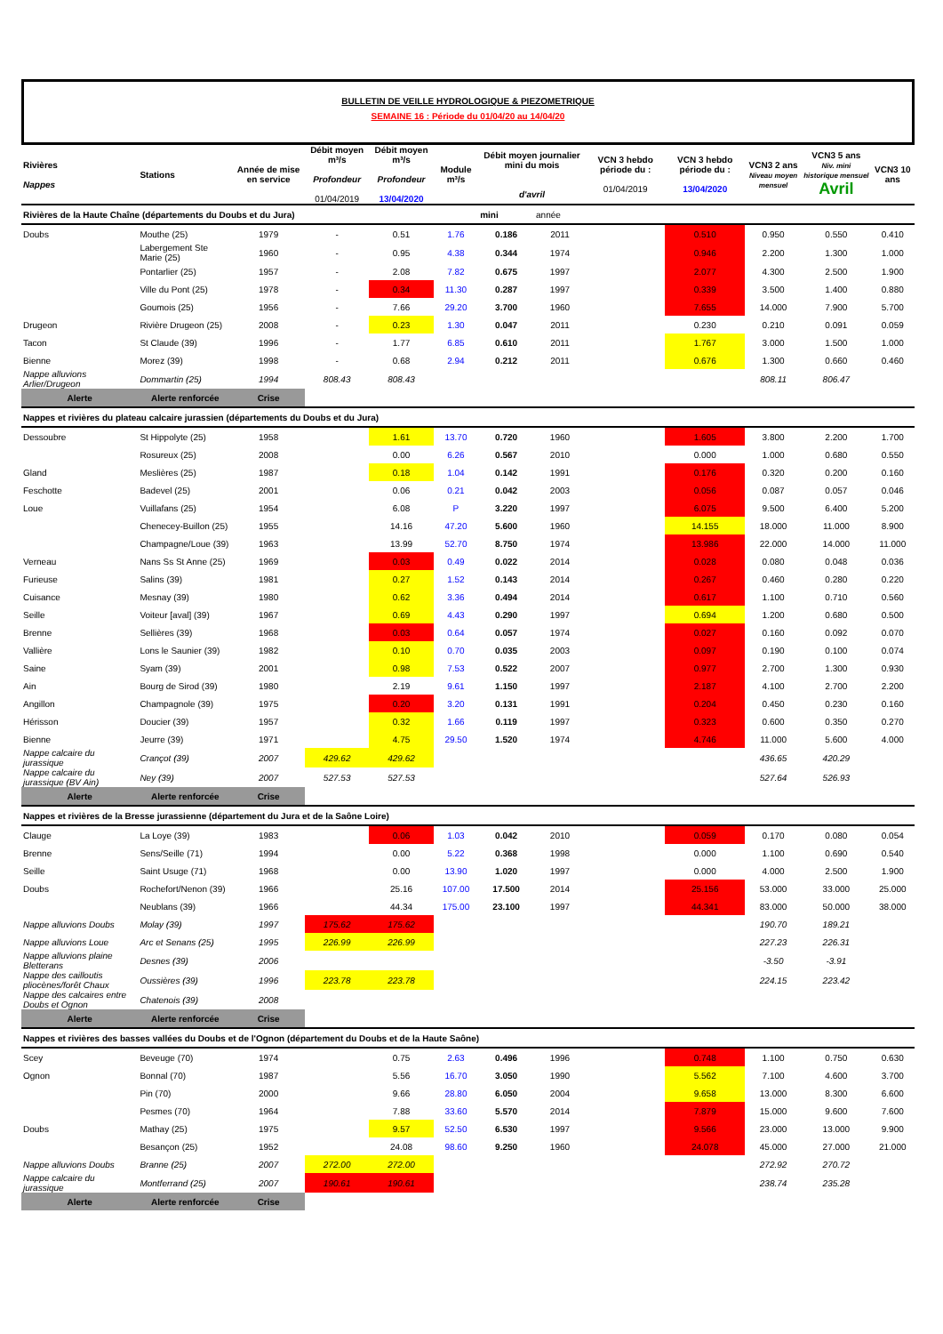BULLETIN DE VEILLE HYDROLOGIQUE & PIEZOMETRIQUE
SEMAINE 16 : Période du 01/04/20 au 14/04/20
| Rivières Nappes | Stations | Année de mise en service | Débit moyen m³/s Profondeur 01/04/2019 | Débit moyen m³/s Profondeur 13/04/2020 | Module m³/s | Débit moyen journalier mini du mois d'avril | | VCN 3 hebdo période du : 01/04/2019 | VCN 3 hebdo période du : 13/04/2020 | VCN3 2 ans Niveau moyen mensuel | VCN3 5 ans Niv. mini historique mensuel Avril | VCN3 10 ans |
| --- | --- | --- | --- | --- | --- | --- | --- | --- | --- | --- | --- | --- |
| Rivières de la Haute Chaîne (départements du Doubs et du Jura) | | | | | | mini | année | | | | | |
| Doubs | Mouthe (25) | 1979 | - | 0.51 | 1.76 | 0.186 | 2011 | | 0.510 | 0.950 | 0.550 | 0.410 |
| | Labergement Ste Marie (25) | 1960 | - | 0.95 | 4.38 | 0.344 | 1974 | | 0.946 | 2.200 | 1.300 | 1.000 |
| | Pontarlier (25) | 1957 | - | 2.08 | 7.82 | 0.675 | 1997 | | 2.077 | 4.300 | 2.500 | 1.900 |
| | Ville du Pont (25) | 1978 | - | 0.34 | 11.30 | 0.287 | 1997 | | 0.339 | 3.500 | 1.400 | 0.880 |
| | Goumois (25) | 1956 | - | 7.66 | 29.20 | 3.700 | 1960 | | 7.655 | 14.000 | 7.900 | 5.700 |
| Drugeon | Rivière Drugeon (25) | 2008 | - | 0.23 | 1.30 | 0.047 | 2011 | | 0.230 | 0.210 | 0.091 | 0.059 |
| Tacon | St Claude (39) | 1996 | - | 1.77 | 6.85 | 0.610 | 2011 | | 1.767 | 3.000 | 1.500 | 1.000 |
| Bienne | Morez (39) | 1998 | - | 0.68 | 2.94 | 0.212 | 2011 | | 0.676 | 1.300 | 0.660 | 0.460 |
| Nappe alluvions Arlier/Drugeon | Dommartin (25) | 1994 | 808.43 | 808.43 | | | | | | 808.11 | 806.47 | |
| Alerte | Alerte renforcée | Crise | | | | | | | | | | |
| Nappes et rivières du plateau calcaire jurassien (départements du Doubs et du Jura) | | | | | | | | | | | | |
| Dessoubre | St Hippolyte (25) | 1958 | | 1.61 | 13.70 | 0.720 | 1960 | | 1.605 | 3.800 | 2.200 | 1.700 |
| | Rosureux (25) | 2008 | | 0.00 | 6.26 | 0.567 | 2010 | | 0.000 | 1.000 | 0.680 | 0.550 |
| Gland | Meslières (25) | 1987 | | 0.18 | 1.04 | 0.142 | 1991 | | 0.176 | 0.320 | 0.200 | 0.160 |
| Feschotte | Badevel (25) | 2001 | | 0.06 | 0.21 | 0.042 | 2003 | | 0.056 | 0.087 | 0.057 | 0.046 |
| Loue | Vuillafans (25) | 1954 | | 6.08 | P | 3.220 | 1997 | | 6.075 | 9.500 | 6.400 | 5.200 |
| | Chenecey-Buillon (25) | 1955 | | 14.16 | 47.20 | 5.600 | 1960 | | 14.155 | 18.000 | 11.000 | 8.900 |
| | Champagne/Loue (39) | 1963 | | 13.99 | 52.70 | 8.750 | 1974 | | 13.986 | 22.000 | 14.000 | 11.000 |
| Verneau | Nans Ss St Anne (25) | 1969 | | 0.03 | 0.49 | 0.022 | 2014 | | 0.028 | 0.080 | 0.048 | 0.036 |
| Furieuse | Salins (39) | 1981 | | 0.27 | 1.52 | 0.143 | 2014 | | 0.267 | 0.460 | 0.280 | 0.220 |
| Cuisance | Mesnay (39) | 1980 | | 0.62 | 3.36 | 0.494 | 2014 | | 0.617 | 1.100 | 0.710 | 0.560 |
| Seille | Voiteur [aval] (39) | 1967 | | 0.69 | 4.43 | 0.290 | 1997 | | 0.694 | 1.200 | 0.680 | 0.500 |
| Brenne | Sellières (39) | 1968 | | 0.03 | 0.64 | 0.057 | 1974 | | 0.027 | 0.160 | 0.092 | 0.070 |
| Vallière | Lons le Saunier (39) | 1982 | | 0.10 | 0.70 | 0.035 | 2003 | | 0.097 | 0.190 | 0.100 | 0.074 |
| Saine | Syam (39) | 2001 | | 0.98 | 7.53 | 0.522 | 2007 | | 0.977 | 2.700 | 1.300 | 0.930 |
| Ain | Bourg de Sirod (39) | 1980 | | 2.19 | 9.61 | 1.150 | 1997 | | 2.187 | 4.100 | 2.700 | 2.200 |
| Angillon | Champagnole (39) | 1975 | | 0.20 | 3.20 | 0.131 | 1991 | | 0.204 | 0.450 | 0.230 | 0.160 |
| Hérisson | Doucier (39) | 1957 | | 0.32 | 1.66 | 0.119 | 1997 | | 0.323 | 0.600 | 0.350 | 0.270 |
| Bienne | Jeurre (39) | 1971 | | 4.75 | 29.50 | 1.520 | 1974 | | 4.746 | 11.000 | 5.600 | 4.000 |
| Nappe calcaire du jurassique | Crançot (39) | 2007 | 429.62 | 429.62 | | | | | | 436.65 | 420.29 | |
| Nappe calcaire du jurassique (BV Ain) | Ney (39) | 2007 | 527.53 | 527.53 | | | | | | 527.64 | 526.93 | |
| Alerte | Alerte renforcée | Crise | | | | | | | | | | |
| Nappes et rivières de la Bresse jurassienne (département du Jura et de la Saône Loire) | | | | | | | | | | | | |
| Clauge | La Loye (39) | 1983 | | 0.06 | 1.03 | 0.042 | 2010 | | 0.059 | 0.170 | 0.080 | 0.054 |
| Brenne | Sens/Seille (71) | 1994 | | 0.00 | 5.22 | 0.368 | 1998 | | 0.000 | 1.100 | 0.690 | 0.540 |
| Seille | Saint Usuge (71) | 1968 | | 0.00 | 13.90 | 1.020 | 1997 | | 0.000 | 4.000 | 2.500 | 1.900 |
| Doubs | Rochefort/Nenon (39) | 1966 | | 25.16 | 107.00 | 17.500 | 2014 | | 25.156 | 53.000 | 33.000 | 25.000 |
| | Neublans (39) | 1966 | | 44.34 | 175.00 | 23.100 | 1997 | | 44.341 | 83.000 | 50.000 | 38.000 |
| Nappe alluvions Doubs | Molay (39) | 1997 | 175.62 | 175.62 | | | | | | 190.70 | 189.21 | |
| Nappe alluvions Loue | Arc et Senans (25) | 1995 | 226.99 | 226.99 | | | | | | 227.23 | 226.31 | |
| Nappe alluvions plaine Bletterans | Desnes (39) | 2006 | | | | | | | | -3.50 | -3.91 | |
| Nappe des cailloutis pliocènes/forêt Chaux | Oussières (39) | 1996 | 223.78 | 223.78 | | | | | | 224.15 | 223.42 | |
| Nappe des calcaires entre Doubs et Ognon | Chatenois (39) | 2008 | | | | | | | | | | |
| Alerte | Alerte renforcée | Crise | | | | | | | | | | |
| Nappes et rivières des basses vallées du Doubs et de l'Ognon (département du Doubs et de la Haute Saône) | | | | | | | | | | | | |
| Scey | Beveuge (70) | 1974 | | 0.75 | 2.63 | 0.496 | 1996 | | 0.748 | 1.100 | 0.750 | 0.630 |
| Ognon | Bonnal (70) | 1987 | | 5.56 | 16.70 | 3.050 | 1990 | | 5.562 | 7.100 | 4.600 | 3.700 |
| | Pin (70) | 2000 | | 9.66 | 28.80 | 6.050 | 2004 | | 9.658 | 13.000 | 8.300 | 6.600 |
| | Pesmes (70) | 1964 | | 7.88 | 33.60 | 5.570 | 2014 | | 7.879 | 15.000 | 9.600 | 7.600 |
| Doubs | Mathay (25) | 1975 | | 9.57 | 52.50 | 6.530 | 1997 | | 9.566 | 23.000 | 13.000 | 9.900 |
| | Besançon (25) | 1952 | | 24.08 | 98.60 | 9.250 | 1960 | | 24.078 | 45.000 | 27.000 | 21.000 |
| Nappe alluvions Doubs | Branne (25) | 2007 | 272.00 | 272.00 | | | | | | 272.92 | 270.72 | |
| Nappe calcaire du jurassique | Montferrand (25) | 2007 | 190.61 | 190.61 | | | | | | 238.74 | 235.28 | |
| Alerte | Alerte renforcée | Crise | | | | | | | | | | |